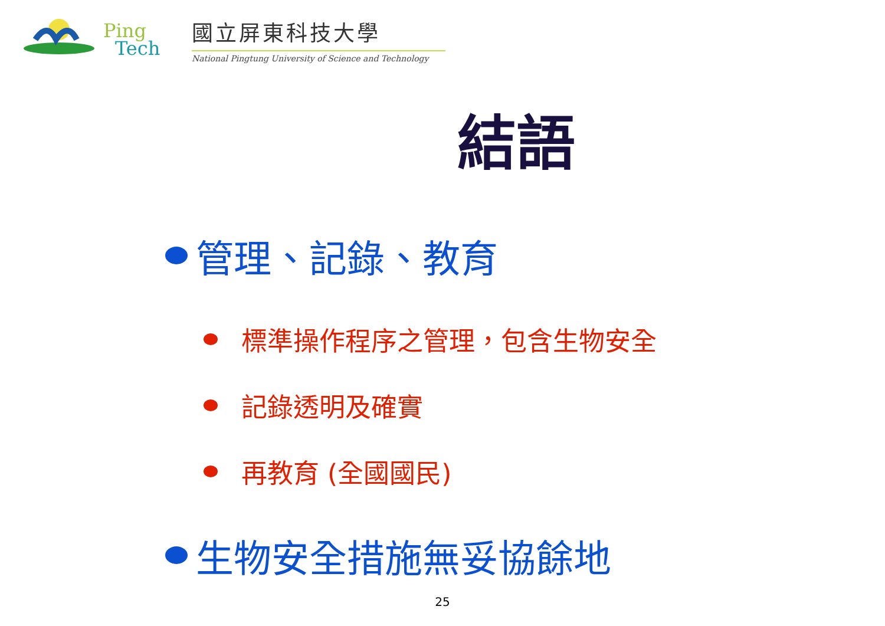Ping
Tech
國立屏東科技大學
National Pingtung University of Science and Technology
結語
管理、記錄、教育
標準操作程序之管理，包含生物安全
記錄透明及確實
再教育 (全國國民)
生物安全措施無妥協餘地
25